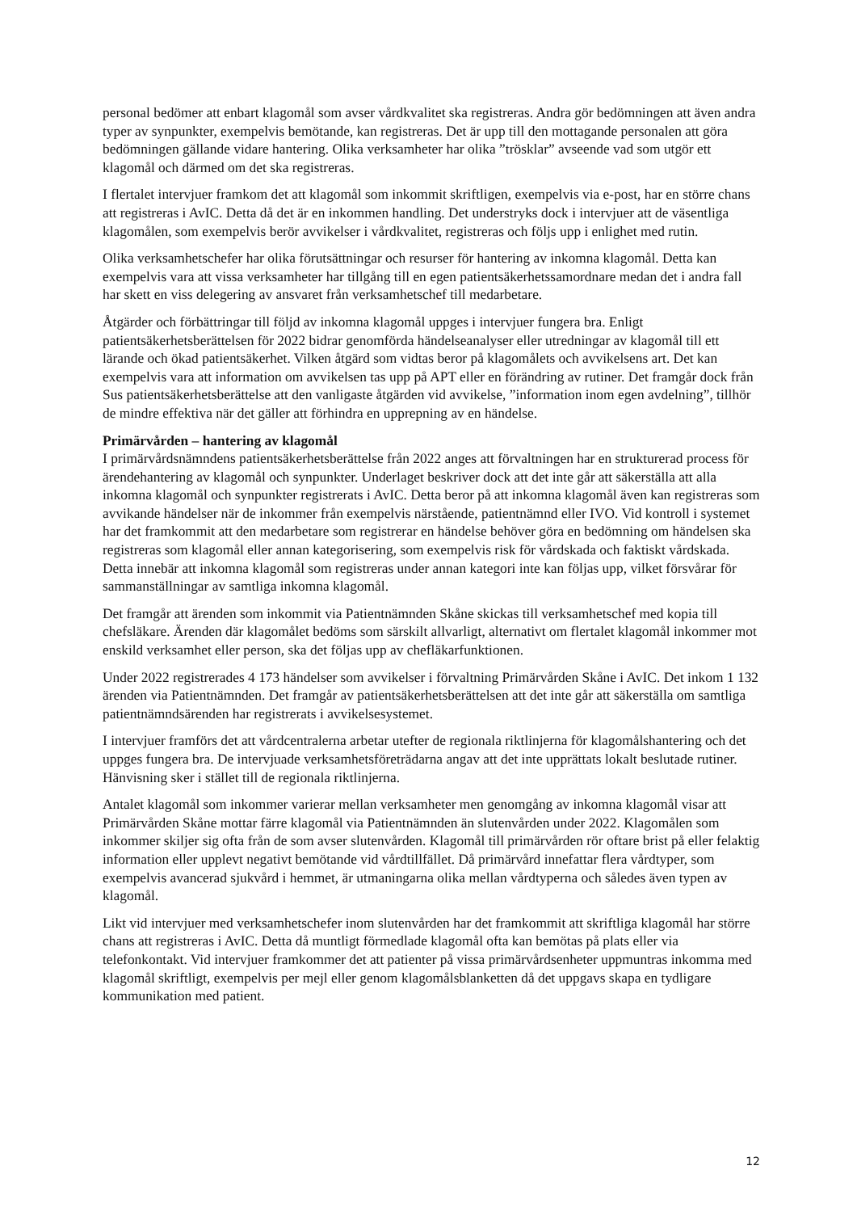personal bedömer att enbart klagomål som avser vårdkvalitet ska registreras. Andra gör bedömningen att även andra typer av synpunkter, exempelvis bemötande, kan registreras. Det är upp till den mottagande personalen att göra bedömningen gällande vidare hantering. Olika verksamheter har olika ”trösklar” avseende vad som utgör ett klagomål och därmed om det ska registreras.
I flertalet intervjuer framkom det att klagomål som inkommit skriftligen, exempelvis via e-post, har en större chans att registreras i AvIC. Detta då det är en inkommen handling. Det understryks dock i intervjuer att de väsentliga klagomålen, som exempelvis berör avvikelser i vårdkvalitet, registreras och följs upp i enlighet med rutin.
Olika verksamhetschefer har olika förutsättningar och resurser för hantering av inkomna klagomål. Detta kan exempelvis vara att vissa verksamheter har tillgång till en egen patientsäkerhetssamordnare medan det i andra fall har skett en viss delegering av ansvaret från verksamhetschef till medarbetare.
Åtgärder och förbättringar till följd av inkomna klagomål uppges i intervjuer fungera bra. Enligt patientsäkerhetsberättelsen för 2022 bidrar genomförda händelseanalyser eller utredningar av klagomål till ett lärande och ökad patientsäkerhet. Vilken åtgärd som vidtas beror på klagomålets och avvikelsens art. Det kan exempelvis vara att information om avvikelsen tas upp på APT eller en förändring av rutiner. Det framgår dock från Sus patientsäkerhetsberättelse att den vanligaste åtgärden vid avvikelse, ”information inom egen avdelning”, tillhör de mindre effektiva när det gäller att förhindra en upprepning av en händelse.
Primärvården – hantering av klagomål
I primärvårdsnämndens patientsäkerhetsberättelse från 2022 anges att förvaltningen har en strukturerad process för ärendehantering av klagomål och synpunkter. Underlaget beskriver dock att det inte går att säkerställa att alla inkomna klagomål och synpunkter registrerats i AvIC. Detta beror på att inkomna klagomål även kan registreras som avvikande händelser när de inkommer från exempelvis närstående, patientnämnd eller IVO. Vid kontroll i systemet har det framkommit att den medarbetare som registrerar en händelse behöver göra en bedömning om händelsen ska registreras som klagomål eller annan kategorisering, som exempelvis risk för vårdskada och faktiskt vårdskada. Detta innebär att inkomna klagomål som registreras under annan kategori inte kan följas upp, vilket försvårar för sammanställningar av samtliga inkomna klagomål.
Det framgår att ärenden som inkommit via Patientnämnden Skåne skickas till verksamhetschef med kopia till chefsläkare. Ärenden där klagomålet bedöms som särskilt allvarligt, alternativt om flertalet klagomål inkommer mot enskild verksamhet eller person, ska det följas upp av chefläkarfunktionen.
Under 2022 registrerades 4 173 händelser som avvikelser i förvaltning Primärvården Skåne i AvIC. Det inkom 1 132 ärenden via Patientnämnden. Det framgår av patientsäkerhetsberättelsen att det inte går att säkerställa om samtliga patientnämndsärenden har registrerats i avvikelsesystemet.
I intervjuer framförs det att vårdcentralerna arbetar utefter de regionala riktlinjerna för klagomålshantering och det uppges fungera bra. De intervjuade verksamhetsföreträdarna angav att det inte upprättats lokalt beslutade rutiner. Hänvisning sker i stället till de regionala riktlinjerna.
Antalet klagomål som inkommer varierar mellan verksamheter men genomgång av inkomna klagomål visar att Primärvården Skåne mottar färre klagomål via Patientnämnden än slutenvården under 2022. Klagomålen som inkommer skiljer sig ofta från de som avser slutenvården. Klagomål till primärvården rör oftare brist på eller felaktig information eller upplevt negativt bemötande vid vårdtillfället. Då primärvård innefattar flera vårdtyper, som exempelvis avancerad sjukvård i hemmet, är utmaningarna olika mellan vårdtyperna och således även typen av klagomål.
Likt vid intervjuer med verksamhetschefer inom slutenvården har det framkommit att skriftliga klagomål har större chans att registreras i AvIC. Detta då muntligt förmedlade klagomål ofta kan bemötas på plats eller via telefonkontakt. Vid intervjuer framkommer det att patienter på vissa primärvårdsenheter uppmuntras inkomma med klagomål skriftligt, exempelvis per mejl eller genom klagomålsblanketten då det uppgavs skapa en tydligare kommunikation med patient.
12